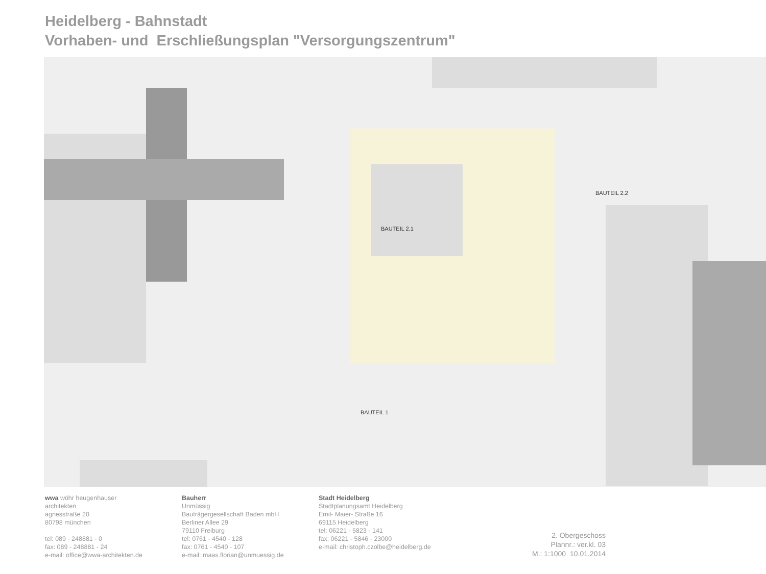Heidelberg - Bahnstadt
Vorhaben- und Erschließungsplan "Versorgungszentrum"
BAUTEIL 2.1
BAUTEIL 2.2
BAUTEIL 1
wwa wöhr heugenhauser
architekten
agnesstraße 20
80798 münchen
tel: 089 - 248881 - 0
fax: 089 - 248881 - 24
e-mail: office@wwa-architekten.de
Bauherr
Unmüssig
Bauträgergesellschaft Baden mbH
Berliner Allee 29
79110 Freiburg
tel: 0761 - 4540 - 128
fax: 0761 - 4540 - 107
e-mail: maas.florian@unmuessig.de
Stadt Heidelberg
Stadtplanungsamt Heidelberg
Emil- Maier- Straße 16
69115 Heidelberg
tel: 06221 - 5823 - 141
fax: 06221 - 5846 - 23000
e-mail: christoph.czolbe@heidelberg.de
2. Obergeschoss
Plannr.: ver.kl. 03
M.: 1:1000 10.01.2014